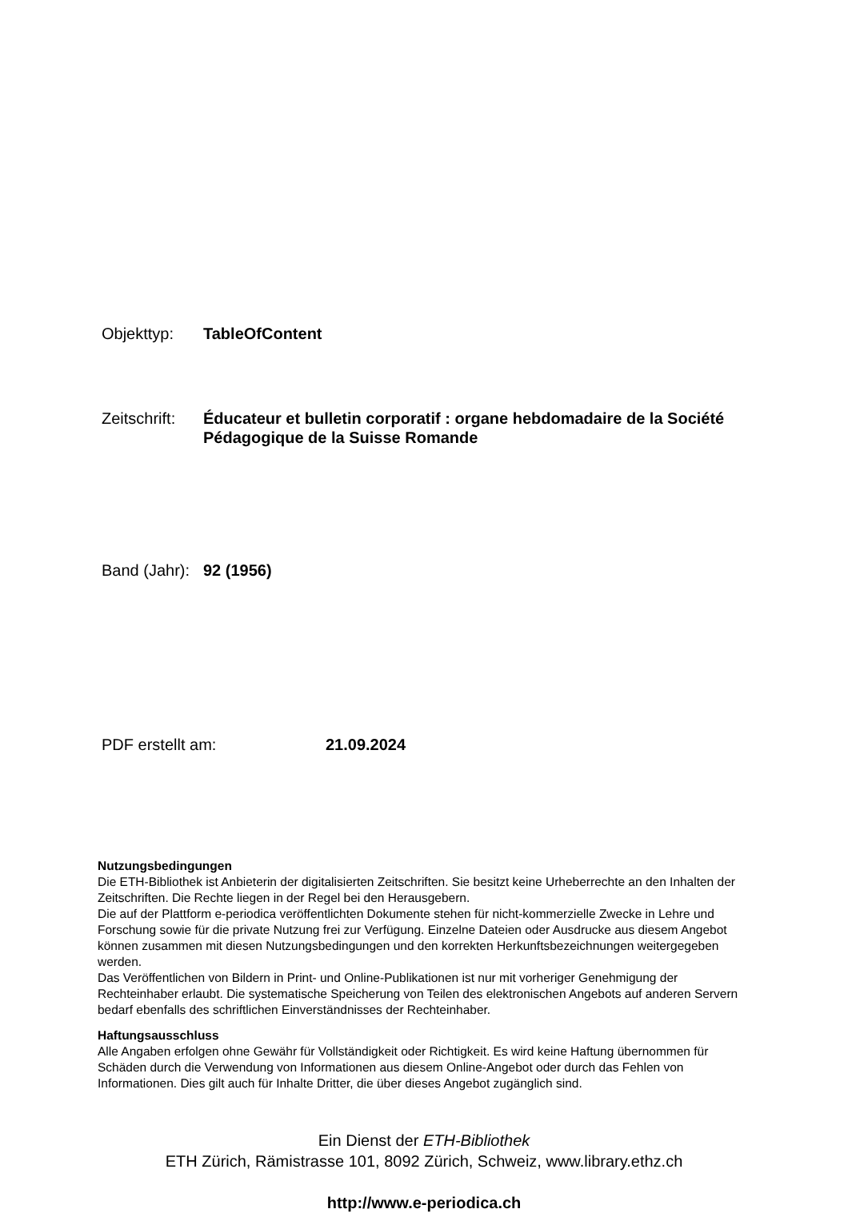Objekttyp: TableOfContent
Zeitschrift:
Éducateur et bulletin corporatif : organe hebdomadaire de la Société Pédagogique de la Suisse Romande
Band (Jahr):
92 (1956)
PDF erstellt am: 21.09.2024
Nutzungsbedingungen
Die ETH-Bibliothek ist Anbieterin der digitalisierten Zeitschriften. Sie besitzt keine Urheberrechte an den Inhalten der Zeitschriften. Die Rechte liegen in der Regel bei den Herausgebern.
Die auf der Plattform e-periodica veröffentlichten Dokumente stehen für nicht-kommerzielle Zwecke in Lehre und Forschung sowie für die private Nutzung frei zur Verfügung. Einzelne Dateien oder Ausdrucke aus diesem Angebot können zusammen mit diesen Nutzungsbedingungen und den korrekten Herkunftsbezeichnungen weitergegeben werden.
Das Veröffentlichen von Bildern in Print- und Online-Publikationen ist nur mit vorheriger Genehmigung der Rechteinhaber erlaubt. Die systematische Speicherung von Teilen des elektronischen Angebots auf anderen Servern bedarf ebenfalls des schriftlichen Einverständnisses der Rechteinhaber.
Haftungsausschluss
Alle Angaben erfolgen ohne Gewähr für Vollständigkeit oder Richtigkeit. Es wird keine Haftung übernommen für Schäden durch die Verwendung von Informationen aus diesem Online-Angebot oder durch das Fehlen von Informationen. Dies gilt auch für Inhalte Dritter, die über dieses Angebot zugänglich sind.
Ein Dienst der ETH-Bibliothek
ETH Zürich, Rämistrasse 101, 8092 Zürich, Schweiz, www.library.ethz.ch
http://www.e-periodica.ch